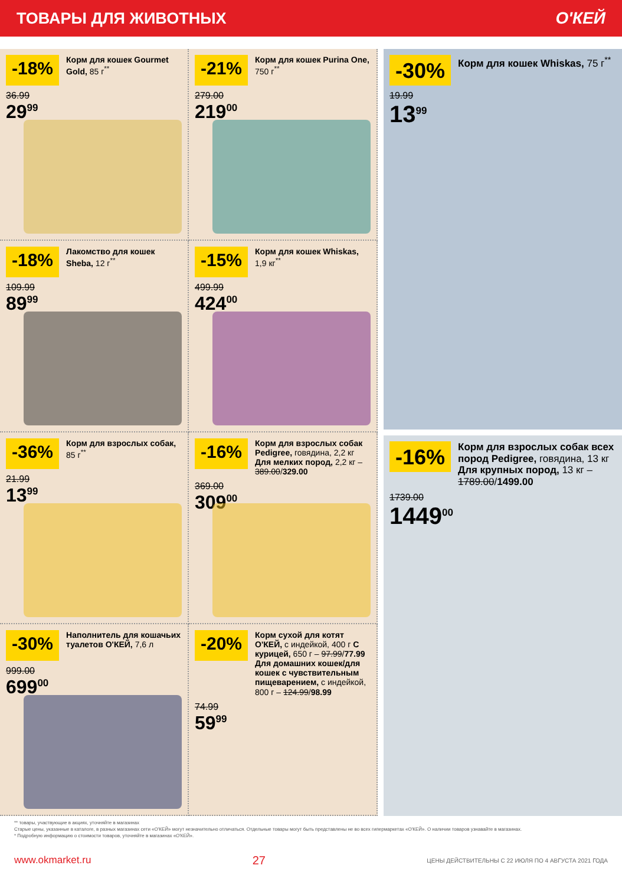ТОВАРЫ ДЛЯ ЖИВОТНЫХ О'КЕЙ
-18%
Корм для кошек Gourmet Gold, 85 г<sup>**</sup>
36.99
29<sup>99</sup>
-21%
Корм для кошек Purina One, 750 г<sup>**</sup>
279.00
219<sup>00</sup>
-18%
Лакомство для кошек Sheba, 12 г<sup>**</sup>
109.99
89<sup>99</sup>
-15%
Корм для кошек Whiskas, 1,9 кг<sup>**</sup>
499.99
424<sup>00</sup>
-36%
Корм для взрослых собак, 85 г<sup>**</sup>
21.99
13<sup>99</sup>
-16%
Корм для взрослых собак Pedigree, говядина, 2,2 кг Для мелких пород, 2,2 кг – 389.00/329.00
369.00
309<sup>00</sup>
-30%
Наполнитель для кошачьих туалетов О'КЕЙ, 7,6 л
999.00
699<sup>00</sup>
-20%
Корм сухой для котят О'КЕЙ, с индейкой, 400 г С курицей, 650 г – 97.99/77.99 Для домашних кошек/для кошек с чувствительным пищеварением, с индейкой, 800 г – 124.99/98.99
74.99
59<sup>99</sup>
-30%
Корм для кошек Whiskas, 75 г<sup>**</sup>
19.99
13<sup>99</sup>
-16%
Корм для взрослых собак всех пород Pedigree, говядина, 13 кг Для крупных пород, 13 кг – 1789.00/1499.00
1739.00
1449<sup>00</sup>
** товары, участвующие в акциях, уточняйте в магазинах
Старые цены, указанные в каталоге, в разных магазинах сети «О'КЕЙ» могут незначительно отличаться. Отдельные товары могут быть представлены не во всех гипермаркетах «О'КЕЙ». О наличии товаров узнавайте в магазинах.
* Подробную информацию о стоимости товаров, уточняйте в магазинах «О'КЕЙ».
www.okmarket.ru 27 ЦЕНЫ ДЕЙСТВИТЕЛЬНЫ С 22 ИЮЛЯ ПО 4 АВГУСТА 2021 ГОДА